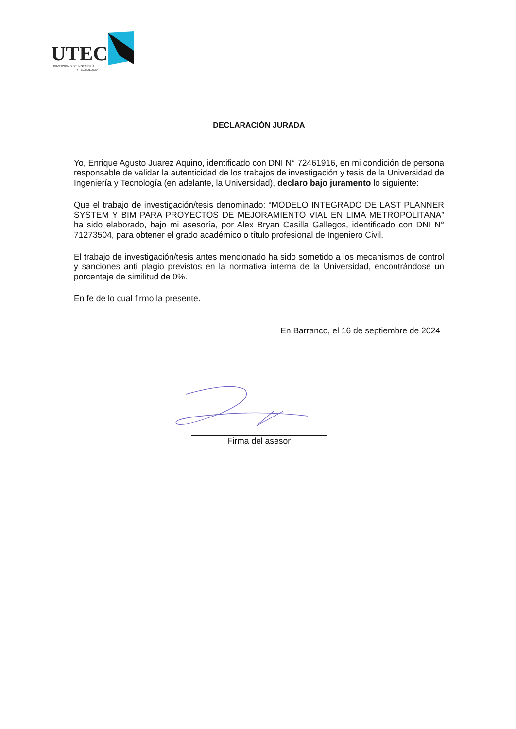UTEC
UNIVERSIDAD DE INGENIERÍA
Y TECNOLOGÍA
DECLARACIÓN JURADA
Yo, Enrique Agusto Juarez Aquino, identificado con DNI N° 72461916, en mi condición de persona responsable de validar la autenticidad de los trabajos de investigación y tesis de la Universidad de Ingeniería y Tecnología (en adelante, la Universidad), declaro bajo juramento lo siguiente:
Que el trabajo de investigación/tesis denominado: “MODELO INTEGRADO DE LAST PLANNER SYSTEM Y BIM PARA PROYECTOS DE MEJORAMIENTO VIAL EN LIMA METROPOLITANA” ha sido elaborado, bajo mi asesoría, por Alex Bryan Casilla Gallegos, identificado con DNI N° 71273504, para obtener el grado académico o título profesional de Ingeniero Civil.
El trabajo de investigación/tesis antes mencionado ha sido sometido a los mecanismos de control y sanciones anti plagio previstos en la normativa interna de la Universidad, encontrándose un porcentaje de similitud de 0%.
En fe de lo cual firmo la presente.
En Barranco, el 16 de septiembre de 2024
Firma del asesor